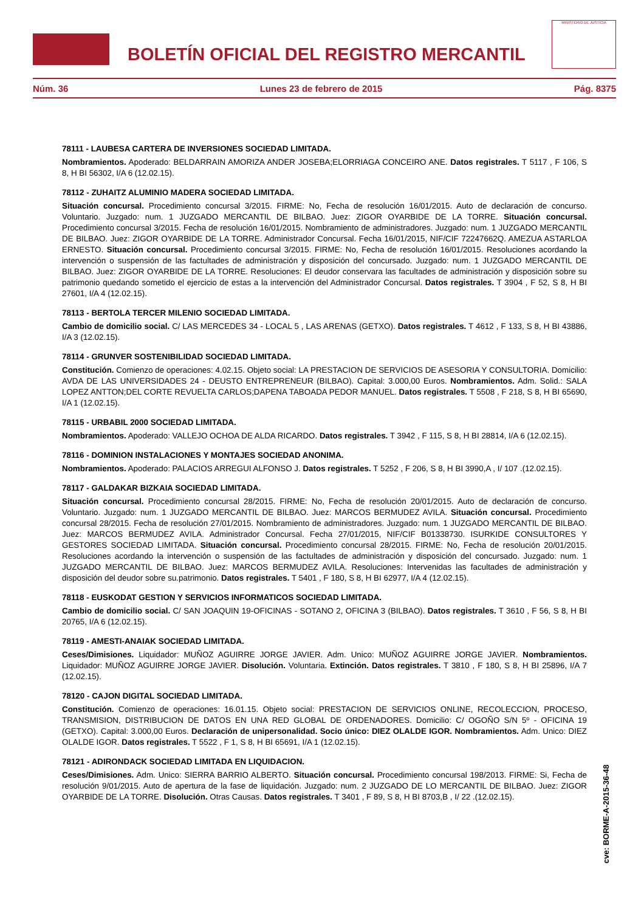BOLETÍN OFICIAL DEL REGISTRO MERCANTIL
MINISTERIO DE JUSTICIA
Núm. 36 Lunes 23 de febrero de 2015 Pág. 8375
78111 - LAUBESA CARTERA DE INVERSIONES SOCIEDAD LIMITADA.
Nombramientos. Apoderado: BELDARRAIN AMORIZA ANDER JOSEBA;ELORRIAGA CONCEIRO ANE. Datos registrales. T 5117 , F 106, S 8, H BI 56302, I/A 6 (12.02.15).
78112 - ZUHAITZ ALUMINIO MADERA SOCIEDAD LIMITADA.
Situación concursal. Procedimiento concursal 3/2015. FIRME: No, Fecha de resolución 16/01/2015. Auto de declaración de concurso. Voluntario. Juzgado: num. 1 JUZGADO MERCANTIL DE BILBAO. Juez: ZIGOR OYARBIDE DE LA TORRE. Situación concursal. Procedimiento concursal 3/2015. Fecha de resolución 16/01/2015. Nombramiento de administradores. Juzgado: num. 1 JUZGADO MERCANTIL DE BILBAO. Juez: ZIGOR OYARBIDE DE LA TORRE. Administrador Concursal. Fecha 16/01/2015, NIF/CIF 72247662Q. AMEZUA ASTARLOA ERNESTO. Situación concursal. Procedimiento concursal 3/2015. FIRME: No, Fecha de resolución 16/01/2015. Resoluciones acordando la intervención o suspensión de las factultades de administración y disposición del concursado. Juzgado: num. 1 JUZGADO MERCANTIL DE BILBAO. Juez: ZIGOR OYARBIDE DE LA TORRE. Resoluciones: El deudor conservara las facultades de administración y disposición sobre su patrimonio quedando sometido el ejercicio de estas a la intervención del Administrador Concursal. Datos registrales. T 3904 , F 52, S 8, H BI 27601, I/A 4 (12.02.15).
78113 - BERTOLA TERCER MILENIO SOCIEDAD LIMITADA.
Cambio de domicilio social. C/ LAS MERCEDES 34 - LOCAL 5 , LAS ARENAS (GETXO). Datos registrales. T 4612 , F 133, S 8, H BI 43886, I/A 3 (12.02.15).
78114 - GRUNVER SOSTENIBILIDAD SOCIEDAD LIMITADA.
Constitución. Comienzo de operaciones: 4.02.15. Objeto social: LA PRESTACION DE SERVICIOS DE ASESORIA Y CONSULTORIA. Domicilio: AVDA DE LAS UNIVERSIDADES 24 - DEUSTO ENTREPRENEUR (BILBAO). Capital: 3.000,00 Euros. Nombramientos. Adm. Solid.: SALA LOPEZ ANTTON;DEL CORTE REVUELTA CARLOS;DAPENA TABOADA PEDOR MANUEL. Datos registrales. T 5508 , F 218, S 8, H BI 65690, I/A 1 (12.02.15).
78115 - URBABIL 2000 SOCIEDAD LIMITADA.
Nombramientos. Apoderado: VALLEJO OCHOA DE ALDA RICARDO. Datos registrales. T 3942 , F 115, S 8, H BI 28814, I/A 6 (12.02.15).
78116 - DOMINION INSTALACIONES Y MONTAJES SOCIEDAD ANONIMA.
Nombramientos. Apoderado: PALACIOS ARREGUI ALFONSO J. Datos registrales. T 5252 , F 206, S 8, H BI 3990,A , I/ 107 .(12.02.15).
78117 - GALDAKAR BIZKAIA SOCIEDAD LIMITADA.
Situación concursal. Procedimiento concursal 28/2015. FIRME: No, Fecha de resolución 20/01/2015. Auto de declaración de concurso. Voluntario. Juzgado: num. 1 JUZGADO MERCANTIL DE BILBAO. Juez: MARCOS BERMUDEZ AVILA. Situación concursal. Procedimiento concursal 28/2015. Fecha de resolución 27/01/2015. Nombramiento de administradores. Juzgado: num. 1 JUZGADO MERCANTIL DE BILBAO. Juez: MARCOS BERMUDEZ AVILA. Administrador Concursal. Fecha 27/01/2015, NIF/CIF B01338730. ISURKIDE CONSULTORES Y GESTORES SOCIEDAD LIMITADA. Situación concursal. Procedimiento concursal 28/2015. FIRME: No, Fecha de resolución 20/01/2015. Resoluciones acordando la intervención o suspensión de las factultades de administración y disposición del concursado. Juzgado: num. 1 JUZGADO MERCANTIL DE BILBAO. Juez: MARCOS BERMUDEZ AVILA. Resoluciones: Intervenidas las facultades de administración y disposición del deudor sobre su.patrimonio. Datos registrales. T 5401 , F 180, S 8, H BI 62977, I/A 4 (12.02.15).
78118 - EUSKODAT GESTION Y SERVICIOS INFORMATICOS SOCIEDAD LIMITADA.
Cambio de domicilio social. C/ SAN JOAQUIN 19-OFICINAS - SOTANO 2, OFICINA 3 (BILBAO). Datos registrales. T 3610 , F 56, S 8, H BI 20765, I/A 6 (12.02.15).
78119 - AMESTI-ANAIAK SOCIEDAD LIMITADA.
Ceses/Dimisiones. Liquidador: MUÑOZ AGUIRRE JORGE JAVIER. Adm. Unico: MUÑOZ AGUIRRE JORGE JAVIER. Nombramientos. Liquidador: MUÑOZ AGUIRRE JORGE JAVIER. Disolución. Voluntaria. Extinción. Datos registrales. T 3810 , F 180, S 8, H BI 25896, I/A 7 (12.02.15).
78120 - CAJON DIGITAL SOCIEDAD LIMITADA.
Constitución. Comienzo de operaciones: 16.01.15. Objeto social: PRESTACION DE SERVICIOS ONLINE, RECOLECCION, PROCESO, TRANSMISION, DISTRIBUCION DE DATOS EN UNA RED GLOBAL DE ORDENADORES. Domicilio: C/ OGOÑO S/N 5º - OFICINA 19 (GETXO). Capital: 3.000,00 Euros. Declaración de unipersonalidad. Socio único: DIEZ OLALDE IGOR. Nombramientos. Adm. Unico: DIEZ OLALDE IGOR. Datos registrales. T 5522 , F 1, S 8, H BI 65691, I/A 1 (12.02.15).
78121 - ADIRONDACK SOCIEDAD LIMITADA EN LIQUIDACION.
Ceses/Dimisiones. Adm. Unico: SIERRA BARRIO ALBERTO. Situación concursal. Procedimiento concursal 198/2013. FIRME: Si, Fecha de resolución 9/01/2015. Auto de apertura de la fase de liquidación. Juzgado: num. 2 JUZGADO DE LO MERCANTIL DE BILBAO. Juez: ZIGOR OYARBIDE DE LA TORRE. Disolución. Otras Causas. Datos registrales. T 3401 , F 89, S 8, H BI 8703,B , I/ 22 .(12.02.15).
cve: BORME-A-2015-36-48